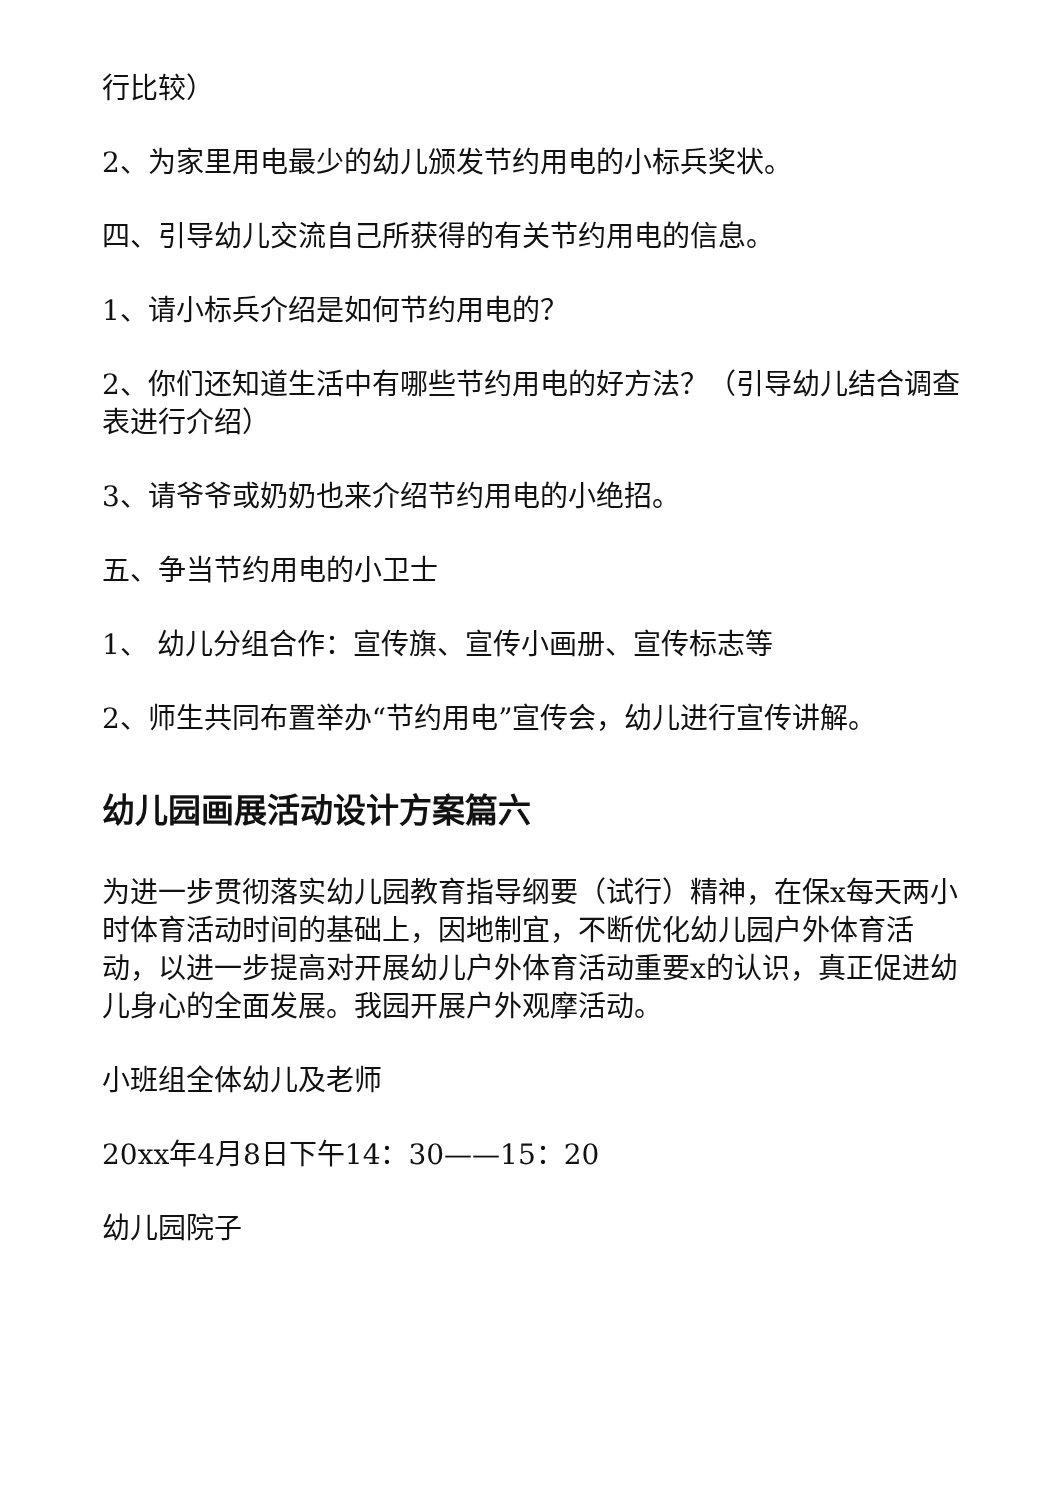行比较）
2、为家里用电最少的幼儿颁发节约用电的小标兵奖状。
四、引导幼儿交流自己所获得的有关节约用电的信息。
1、请小标兵介绍是如何节约用电的？
2、你们还知道生活中有哪些节约用电的好方法？（引导幼儿结合调查表进行介绍）
3、请爷爷或奶奶也来介绍节约用电的小绝招。
五、争当节约用电的小卫士
1、 幼儿分组合作：宣传旗、宣传小画册、宣传标志等
2、师生共同布置举办“节约用电”宣传会，幼儿进行宣传讲解。
幼儿园画展活动设计方案篇六
为进一步贯彻落实幼儿园教育指导纲要（试行）精神，在保x每天两小时体育活动时间的基础上，因地制宜，不断优化幼儿园户外体育活动，以进一步提高对开展幼儿户外体育活动重要x的认识，真正促进幼儿身心的全面发展。我园开展户外观摩活动。
小班组全体幼儿及老师
20xx年4月8日下午14：30——15：20
幼儿园院子